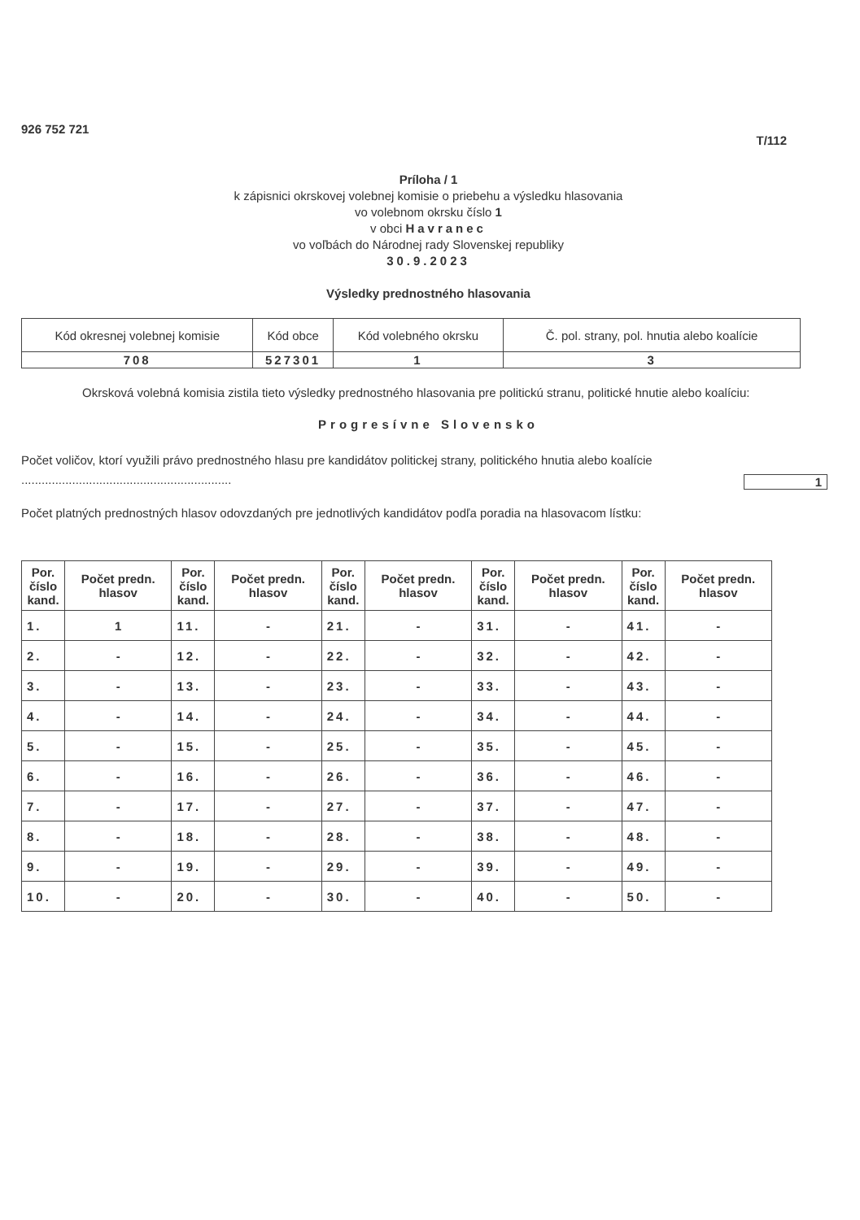926 752 721
T/112
Príloha / 1
k zápisnici okrskovej volebnej komisie o priebehu a výsledku hlasovania
vo volebnom okrsku číslo 1
v obci Havranec
vo voľbách do Národnej rady Slovenskej republiky
30.9.2023
Výsledky prednostného hlasovania
| Kód okresnej volebnej komisie | Kód obce | Kód volebného okrsku | Č. pol. strany, pol. hnutia alebo koalície |
| --- | --- | --- | --- |
| 708 | 527301 | 1 | 3 |
Okrsková volebná komisia zistila tieto výsledky prednostného hlasovania pre politickú stranu, politické hnutie alebo koalíciu:
Progresívne Slovensko
Počet voličov, ktorí využili právo prednostného hlasu pre kandidátov politickej strany, politického hnutia alebo koalície ..............................................................
1
Počet platných prednostných hlasov odovzdaných pre jednotlivých kandidátov podľa poradia na hlasovacom lístku:
| Por. číslo kand. | Počet predn. hlasov | Por. číslo kand. | Počet predn. hlasov | Por. číslo kand. | Počet predn. hlasov | Por. číslo kand. | Počet predn. hlasov | Por. číslo kand. | Počet predn. hlasov |
| --- | --- | --- | --- | --- | --- | --- | --- | --- | --- |
| 1. | 1 | 11. | - | 21. | - | 31. | - | 41. | - |
| 2. | - | 12. | - | 22. | - | 32. | - | 42. | - |
| 3. | - | 13. | - | 23. | - | 33. | - | 43. | - |
| 4. | - | 14. | - | 24. | - | 34. | - | 44. | - |
| 5. | - | 15. | - | 25. | - | 35. | - | 45. | - |
| 6. | - | 16. | - | 26. | - | 36. | - | 46. | - |
| 7. | - | 17. | - | 27. | - | 37. | - | 47. | - |
| 8. | - | 18. | - | 28. | - | 38. | - | 48. | - |
| 9. | - | 19. | - | 29. | - | 39. | - | 49. | - |
| 10. | - | 20. | - | 30. | - | 40. | - | 50. | - |